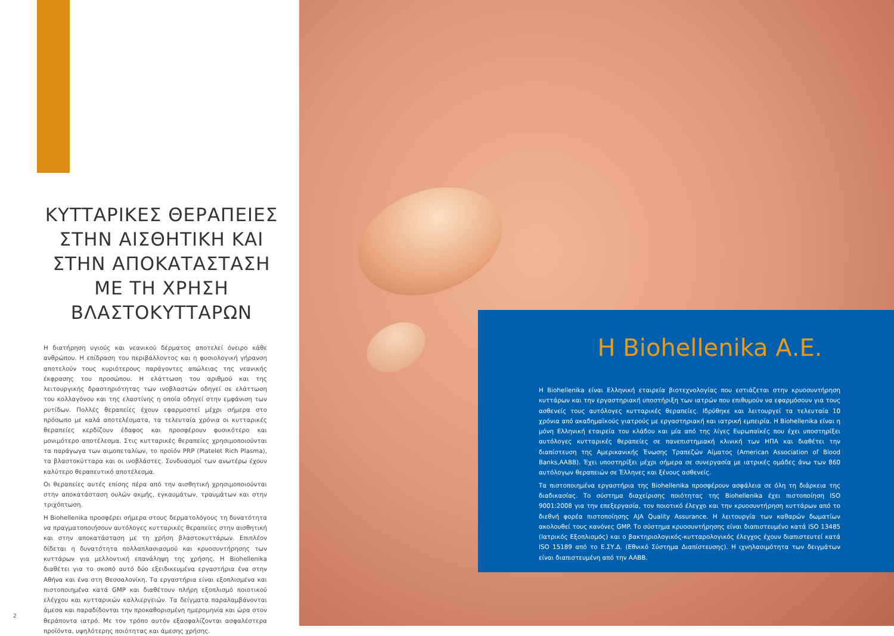ΚΥΤΤΑΡΙΚΕΣ ΘΕΡΑΠΕΙΕΣ ΣΤΗΝ ΑΙΣΘΗΤΙΚΗ ΚΑΙ ΣΤΗΝ ΑΠΟΚΑΤΑΣΤΑΣΗ ΜΕ ΤΗ ΧΡΗΣΗ ΒΛΑΣΤΟΚΥΤΤΑΡΩΝ
Η διατήρηση υγιούς και νεανικού δέρματος αποτελεί όνειρο κάθε ανθρώπου. Η επίδραση του περιβάλλοντος και η φυσιολογική γήρανση αποτελούν τους κυριότερους παράγοντες απώλειας της νεανικής έκφρασης του προσώπου. Η ελάττωση του αριθμού και της λειτουργικής δραστηριότητας των ινοβλαστών οδηγεί σε ελάττωση του κολλαγόνου και της ελαστίνης η οποία οδηγεί στην εμφάνιση των ρυτίδων. Πολλές θεραπείες έχουν εφαρμοστεί μέχρι σήμερα στο πρόσωπο με καλά αποτελέσματα, τα τελευταία χρόνια οι κυτταρικές θεραπείες κερδίζουν έδαφος και προσφέρουν φυσικότερο και μονιμότερο αποτέλεσμα. Στις κυτταρικές θεραπείες χρησιμοποιούνται τα παράγωγα των αιμοπεταλίων, το προϊόν PRP (Platelet Rich Plasma), τα βλαστοκύτταρα και οι ινοβλάστες. Συνδυασμοί των ανωτέρω έχουν καλύτερο θεραπευτικό αποτέλεσμα.
Οι θεραπείες αυτές επίσης πέρα από την αισθητική χρησιμοποιούνται στην αποκατάσταση ουλών ακμής, εγκαυμάτων, τραυμάτων και στην τριχόπτωση.
Η Biohellenika προσφέρει σήμερα στους δερματολόγους τη δυνατότητα να πραγματοποιήσουν αυτόλογες κυτταρικές θεραπείες στην αισθητική και στην αποκατάσταση με τη χρήση βλαστοκυττάρων. Επιπλέον δίδεται η δυνατότητα πολλαπλασιασμού και κρυοσυντήρησης των κυττάρων για μελλοντική επανάληψη της χρήσης. Η Biohellenika διαθέτει για το σκοπό αυτό δύο εξειδικευμένα εργαστήρια ένα στην Αθήνα και ένα στη Θεσσαλονίκη. Τα εργαστήρια είναι εξοπλισμένα και πιστοποιημένα κατά GMP και διαθέτουν πλήρη εξοπλισμό ποιοτικού ελέγχου και κυτταρικών καλλιεργειών. Τα δείγματα παραλαμβάνονται άμεσα και παραδίδονται την προκαθορισμένη ημερομηνία και ώρα στον θεράποντα ιατρό. Με τον τρόπο αυτόν εξασφαλίζονται ασφαλέστερα προϊόντα, υψηλότερης ποιότητας και άμεσης χρήσης.
2
Η Biohellenika Α.Ε.
Η Biohellenika είναι Ελληνική εταιρεία βιοτεχνολογίας που εστιάζεται στην κρυοσυντήρηση κυττάρων και την εργαστηριακή υποστήριξη των ιατρών που επιθυμούν να εφαρμόσουν για τους ασθενείς τους αυτόλογες κυτταρικές θεραπείες. Ιδρύθηκε και λειτουργεί τα τελευταία 10 χρόνια από ακαδημαϊκούς γιατρούς με εργαστηριακή και ιατρική εμπειρία. Η Biohellenika είναι η μόνη Ελληνική εταιρεία του κλάδου και μία από της λίγες Ευρωπαϊκές που έχει υποστηρίξει αυτόλογες κυτταρικές θεραπείες σε πανεπιστημιακή κλινική των ΗΠΑ και διαθέτει την διαπίστευση της Αμερικανικής Ένωσης Τραπεζών Αίματος (American Association of Blood Banks,AABB). Έχει υποστηρίξει μέχρι σήμερα σε συνεργασία με ιατρικές ομάδες άνω των 860 αυτόλογων θεραπειών σε Έλληνες και ξένους ασθενείς.
Τα πιστοποιημένα εργαστήρια της Biohellenika προσφέρουν ασφάλεια σε όλη τη διάρκεια της διαδικασίας. Το σύστημα διαχείρισης ποιότητας της Biohellenika έχει πιστοποίηση ISO 9001:2008 για την επεξεργασία, τον ποιοτικό έλεγχο και την κρυοσυντήρηση κυττάρων από το διεθνή φορέα πιστοποίησης AJA Quality Assurance. Η λειτουργία των καθαρών δωματίων ακολουθεί τους κανόνες GMP. Το σύστημα κρυοσυντήρησης είναι διαπιστευμένο κατά ISO 13485 (Ιατρικός Εξοπλισμός) και ο βακτηριολογικός-κυτταρολογικός έλεγχος έχουν διαπιστευτεί κατά ISO 15189 από το Ε.ΣΥ.Δ. (Εθνικό Σύστημα Διαπίστευσης). Η ιχνηλασιμότητα των δειγμάτων είναι διαπιστευμένη από την AABB.